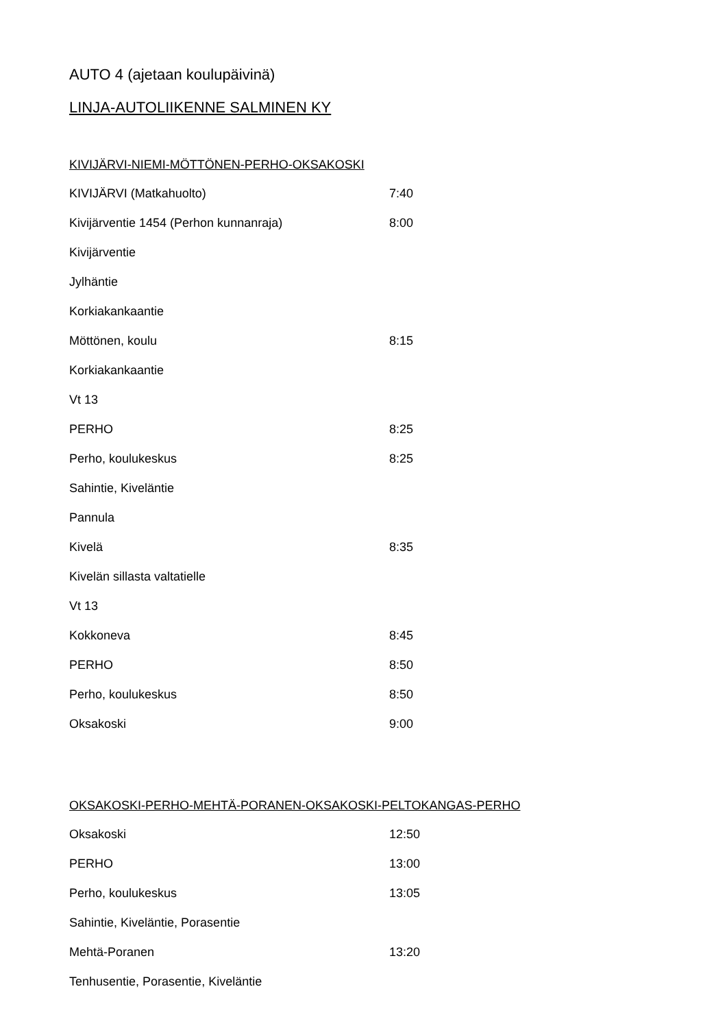AUTO 4 (ajetaan koulupäivinä)
LINJA-AUTOLIIKENNE SALMINEN KY
KIVIJÄRVI-NIEMI-MÖTTÖNEN-PERHO-OKSAKOSKI
| KIVIJÄRVI (Matkahuolto) | 7:40 |
| Kivijärventie 1454 (Perhon kunnanraja) | 8:00 |
| Kivijärventie | |
| Jylhäntie | |
| Korkiakankaantie | |
| Möttönen, koulu | 8:15 |
| Korkiakankaantie | |
| Vt 13 | |
| PERHO | 8:25 |
| Perho, koulukeskus | 8:25 |
| Sahintie, Kiveläntie | |
| Pannula | |
| Kivelä | 8:35 |
| Kivelän sillasta valtatielle | |
| Vt 13 | |
| Kokkoneva | 8:45 |
| PERHO | 8:50 |
| Perho, koulukeskus | 8:50 |
| Oksakoski | 9:00 |
OKSAKOSKI-PERHO-MEHTÄ-PORANEN-OKSAKOSKI-PELTOKANGAS-PERHO
| Oksakoski | 12:50 |
| PERHO | 13:00 |
| Perho, koulukeskus | 13:05 |
| Sahintie, Kiveläntie, Porasentie | |
| Mehtä-Poranen | 13:20 |
| Tenhusentie, Porasentie, Kiveläntie | |